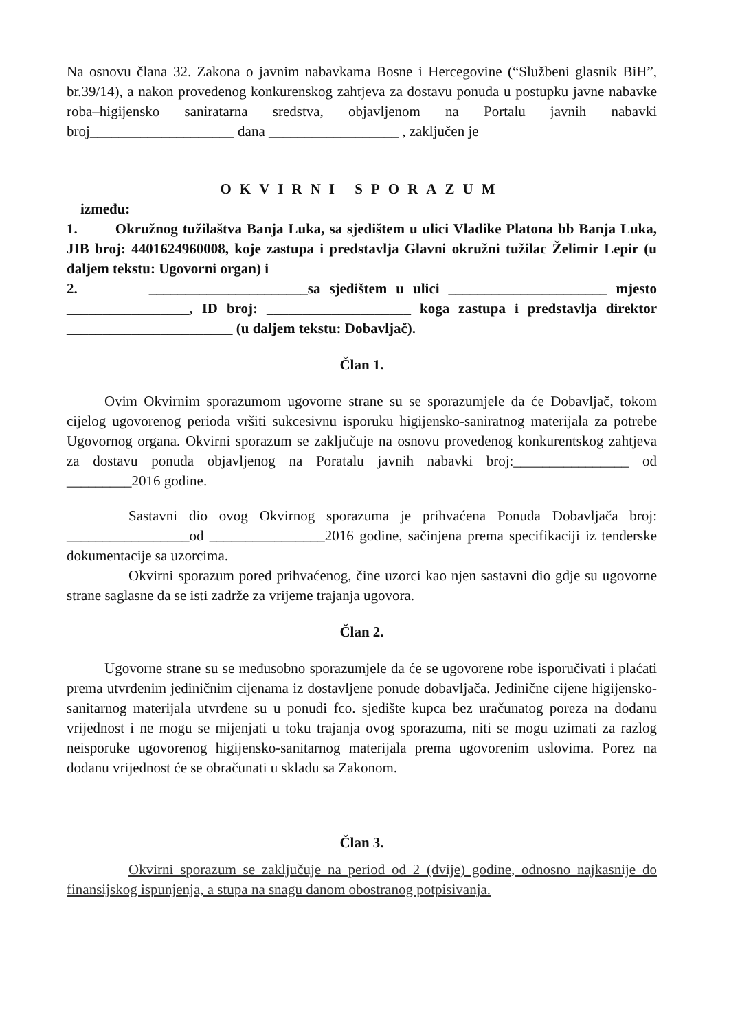Na osnovu člana 32. Zakona o javnim nabavkama Bosne i Hercegovine (“Službeni glasnik BiH”, br.39/14), a nakon provedenog konkurenskog zahtjeva za dostavu ponuda u postupku javne nabavke roba–higijensko saniratarna sredstva, objavljenom na Portalu javnih nabavki broj____________________ dana __________________ , zaključen je
OKVIRNI SPORAZUM
između:
1. Okružnog tužilaštva Banja Luka, sa sjedištem u ulici Vladike Platona bb Banja Luka, JIB broj: 4401624960008, koje zastupa i predstavlja Glavni okružni tužilac Želimir Lepir (u daljem tekstu: Ugovorni organ) i
2. ______________________sa sjedištem u ulici ______________________ mjesto _________________, ID broj: ____________________ koga zastupa i predstavlja direktor _______________________ (u daljem tekstu: Dobavljač).
Član 1.
Ovim Okvirnim sporazumom ugovorne strane su se sporazumjele da će Dobavljač, tokom cijelog ugovorenog perioda vršiti sukcesivnu isporuku higijensko-saniratnog materijala za potrebe Ugovornog organa. Okvirni sporazum se zaključuje na osnovu provedenog konkurentskog zahtjeva za dostavu ponuda objavljenog na Poratalu javnih nabavki broj:________________ od _________2016 godine.
Sastavni dio ovog Okvirnog sporazuma je prihvaćena Ponuda Dobavljača broj: _________________od ________________2016 godine, sačinjena prema specifikaciji iz tenderske dokumentacije sa uzorcima.
Okvirni sporazum pored prihvaćenog, čine uzorci kao njen sastavni dio gdje su ugovorne strane saglasne da se isti zadrže za vrijeme trajanja ugovora.
Član 2.
Ugovorne strane su se međusobno sporazumjele da će se ugovorene robe isporučivati i plaćati prema utvrđenim jediničnim cijenama iz dostavljene ponude dobavljača. Jedinične cijene higijensko-sanitarnog materijala utvrđene su u ponudi fco. sjedište kupca bez uračunatog poreza na dodanu vrijednost i ne mogu se mijenjati u toku trajanja ovog sporazuma, niti se mogu uzimati za razlog neisporuke ugovorenog higijensko-sanitarnog materijala prema ugovorenim uslovima. Porez na dodanu vrijednost će se obračunati u skladu sa Zakonom.
Član 3.
Okvirni sporazum se zaključuje na period od 2 (dvije) godine, odnosno najkasnije do finansijskog ispunjenja, a stupa na snagu danom obostranog potpisivanja.